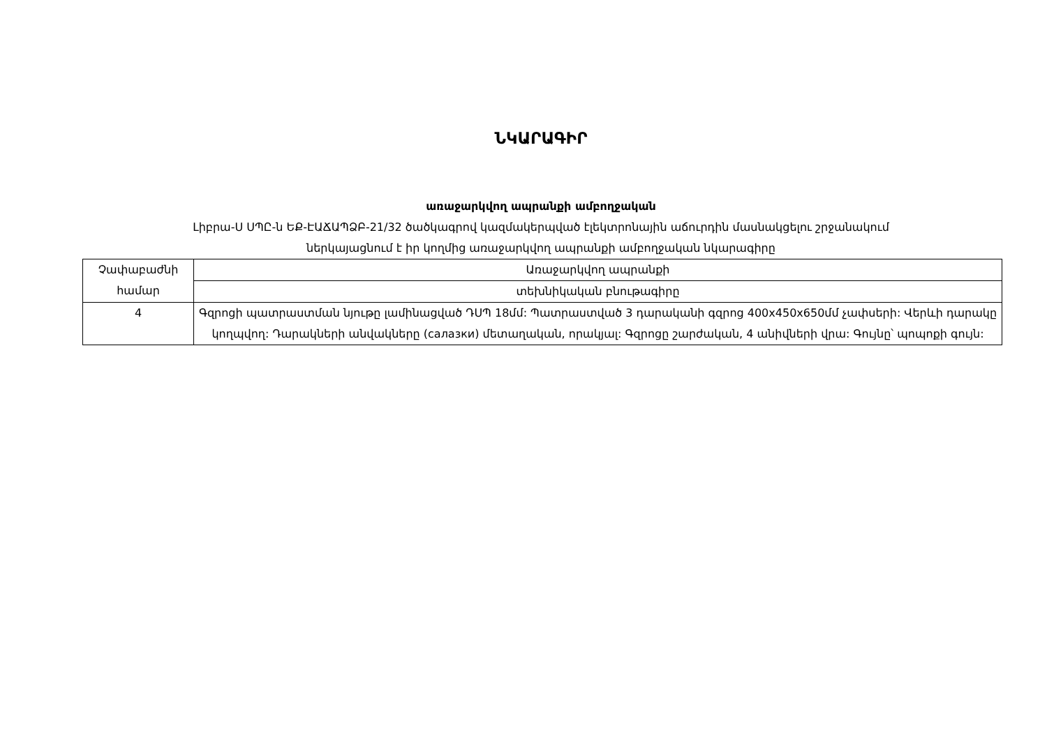ՆԿԱՐԱԳԻՐ
առաջարկվող ապրանքի ամբողջական
Լիբրա-Ս ՍՊԸ-ն ԵՔ-ԷԱՃԱՊՁԲ-21/32 ծածկագրով կազմակերպված էլեկտրոնային աճուրդին մասնակցելու շրջանակում
ներկայացնում է իր կողմից առաջարկվող ապրանքի ամբողջական նկարագիրը
| Չափաբաժնի համար | Առաջարկվող ապրանքի |
| | տեխնիկական բնութագիրը |
| 4 | Գզրոցի պատրաստման նյութը լամինացված ԴՍՊ 18մմ: Պատրաստված 3 դարականի գզրոց 400x450x650մմ չափսերի: Վերևի դարակը կողպվող: Դարակների անվակները (салазки) մետաղական, որակյալ: Գզրոցը շարժական, 4 անիվների վրա: Գույնը՝ պոպոքի գույն: |